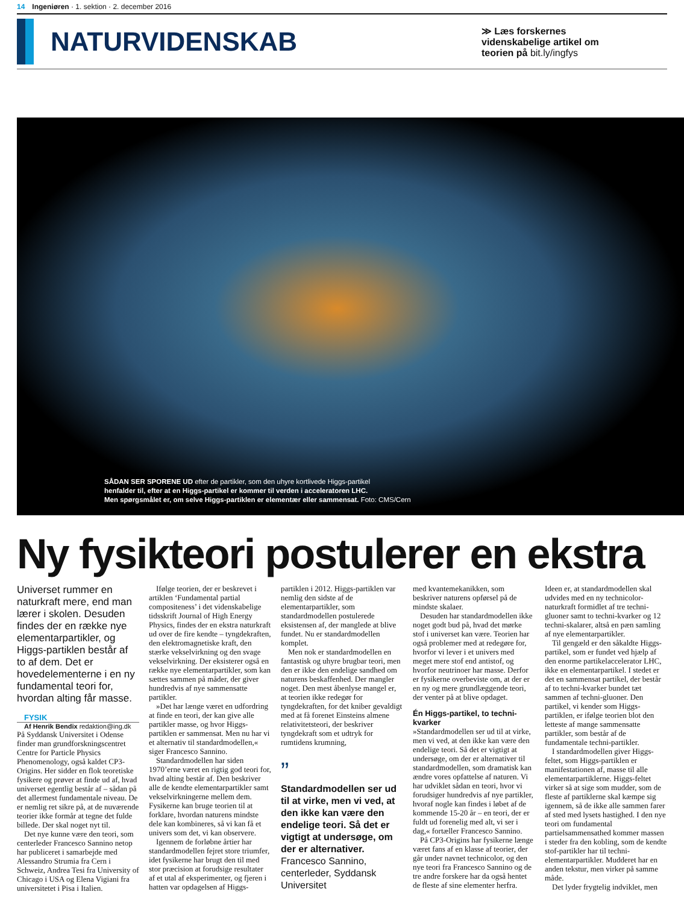14 Ingeniøren · 1. sektion · 2. december 2016
NATURVIDENSKAB
≫ Læs forskernes videnskabelige artikel om teorien på bit.ly/ingfys
SÅDAN SER SPORENE UD efter de partikler, som den uhyre kortlivede Higgs-partikel
henfalder til, efter at en Higgs-partikel er kommer til verden i acceleratoren LHC.
Men spørgsmålet er, om selve Higgs-partiklen er elementær eller sammensat. Foto: CMS/Cern
Ny fysikteori postulerer en ekstra
Universet rummer en naturkraft mere, end man lærer i skolen. Desuden findes der en række nye elementarpartikler, og Higgs-partiklen består af to af dem. Det er hovedelementerne i en ny fundamental teori for, hvordan alting får masse.
FYSIK
Af Henrik Bendix redaktion@ing.dk
På Syddansk Universitet i Odense finder man grundforskningscentret Centre for Particle Physics Phenomenology, også kaldet CP3-Origins. Her sidder en flok teoretiske fysikere og prøver at finde ud af, hvad universet egentlig består af – sådan på det allermest fundamentale niveau. De er nemlig ret sikre på, at de nuværende teorier ikke formår at tegne det fulde billede. Der skal noget nyt til.
Det nye kunne være den teori, som centerleder Francesco Sannino netop har publiceret i samarbejde med Alessandro Strumia fra Cern i Schweiz, Andrea Tesi fra University of Chicago i USA og Elena Vigiani fra universitetet i Pisa i Italien.
Ifølge teorien, der er beskrevet i artiklen ‘Fundamental partial compositeness’ i det videnskabelige tidsskrift Journal of High Energy Physics, findes der en ekstra naturkraft ud over de fire kendte – tyngdekraften, den elektromagnetiske kraft, den stærke vekselvirkning og den svage vekselvirkning. Der eksisterer også en række nye elementarpartikler, som kan sættes sammen på måder, der giver hundredvis af nye sammensatte partikler.
»Det har længe været en udfordring at finde en teori, der kan give alle partikler masse, og hvor Higgs-partiklen er sammensat. Men nu har vi et alternativ til standardmodellen,« siger Francesco Sannino.
Standardmodellen har siden 1970’erne været en rigtig god teori for, hvad alting består af. Den beskriver alle de kendte elementarpartikler samt vekselvirkningerne mellem dem. Fysikerne kan bruge teorien til at forklare, hvordan naturens mindste dele kan kombineres, så vi kan få et univers som det, vi kan observere.
Igennem de forløbne årtier har standardmodellen fejret store triumfer, idet fysikerne har brugt den til med stor præcision at forudsige resultater af et utal af eksperimenter, og fjeren i hatten var opdagelsen af Higgs-partiklen i 2012. Higgs-partiklen var nemlig den sidste af de elementarpartikler, som standardmodellen postulerede eksistensen af, der manglede at blive fundet. Nu er standardmodellen komplet.
Men nok er standardmodellen en fantastisk og uhyre brugbar teori, men den er ikke den endelige sandhed om naturens beskaffenhed. Der mangler noget. Den mest åbenlyse mangel er, at teorien ikke redegør for tyngdekraften, for det kniber gevaldigt med at få forenet Einsteins almene relativitetsteori, der beskriver tyngdekraft som et udtryk for rumtidens krumning,
”
Standardmodellen ser ud til at virke, men vi ved, at den ikke kan være den endelige teori. Så det er vigtigt at undersøge, om der er alternativer.
Francesco Sannino, centerleder, Syddansk Universitet
med kvantemekanikken, som beskriver naturens opførsel på de mindste skalaer.
Desuden har standardmodellen ikke noget godt bud på, hvad det mørke stof i universet kan være. Teorien har også problemer med at redegøre for, hvorfor vi lever i et univers med meget mere stof end antistof, og hvorfor neutrinoer har masse. Derfor er fysikerne overbeviste om, at der er en ny og mere grundlæggende teori, der venter på at blive opdaget.
Én Higgs-partikel, to techni-kvarker
»Standardmodellen ser ud til at virke, men vi ved, at den ikke kan være den endelige teori. Så det er vigtigt at undersøge, om der er alternativer til standardmodellen, som dramatisk kan ændre vores opfattelse af naturen. Vi har udviklet sådan en teori, hvor vi forudsiger hundredvis af nye partikler, hvoraf nogle kan findes i løbet af de kommende 15-20 år – en teori, der er fuldt ud forenelig med alt, vi ser i dag,« fortæller Francesco Sannino.
På CP3-Origins har fysikerne længe været fans af en klasse af teorier, der går under navnet technicolor, og den nye teori fra Francesco Sannino og de tre andre forskere har da også hentet de fleste af sine elementer herfra. Ideen er, at standardmodellen skal udvides med en ny technicolor-naturkraft formidlet af tre techni-gluoner samt to techni-kvarker og 12 techni-skalarer, altså en pæn samling af nye elementarpartikler.
Til gengæld er den såkaldte Higgs-partikel, som er fundet ved hjælp af den enorme partikelaccelerator LHC, ikke en elementarpartikel. I stedet er det en sammensat partikel, der består af to techni-kvarker bundet tæt sammen af techni-gluoner. Den partikel, vi kender som Higgs-partiklen, er ifølge teorien blot den letteste af mange sammensatte partikler, som består af de fundamentale techni-partikler.
I standardmodellen giver Higgs-feltet, som Higgs-partiklen er manifestationen af, masse til alle elementarpartiklerne. Higgs-feltet virker så at sige som mudder, som de fleste af partiklerne skal kæmpe sig igennem, så de ikke alle sammen farer af sted med lysets hastighed. I den nye teori om fundamental partielsammensathed kommer massen i steder fra den kobling, som de kendte stof-partikler har til techni-elementarpartikler. Mudderet har en anden tekstur, men virker på samme måde.
Det lyder frygtelig indviklet, men